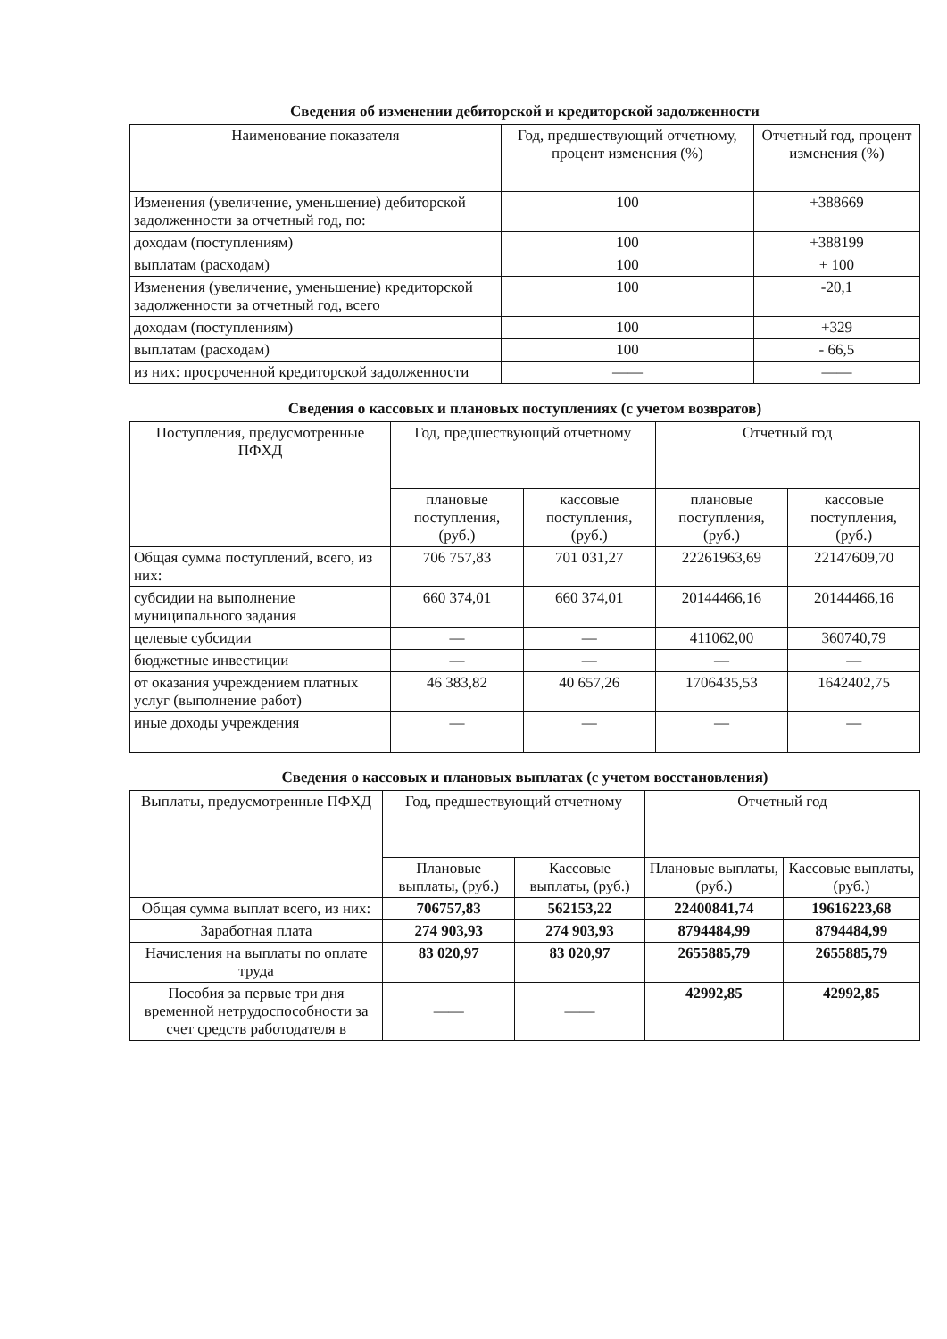Сведения об изменении дебиторской и кредиторской задолженности
| Наименование показателя | Год, предшествующий отчетному, процент изменения (%) | Отчетный год, процент изменения (%) |
| --- | --- | --- |
| Изменения (увеличение, уменьшение) дебиторской задолженности за отчетный год, по: | 100 | +388669 |
| доходам (поступлениям) | 100 | +388199 |
| выплатам (расходам) | 100 | + 100 |
| Изменения (увеличение, уменьшение) кредиторской задолженности за отчетный год, всего | 100 | -20,1 |
| доходам (поступлениям) | 100 | +329 |
| выплатам (расходам) | 100 | - 66,5 |
| из них: просроченной кредиторской задолженности | —— | —— |
Сведения о кассовых и плановых поступлениях (с учетом возвратов)
| Поступления, предусмотренные ПФХД | Год, предшествующий отчетному | | Отчетный год | |
| --- | --- | --- | --- | --- |
| | плановые поступления, (руб.) | кассовые поступления, (руб.) | плановые поступления, (руб.) | кассовые поступления, (руб.) |
| Общая сумма поступлений, всего, из них: | 706 757,83 | 701 031,27 | 22261963,69 | 22147609,70 |
| субсидии на выполнение муниципального задания | 660 374,01 | 660 374,01 | 20144466,16 | 20144466,16 |
| целевые субсидии | — | — | 411062,00 | 360740,79 |
| бюджетные инвестиции | — | — | — | — |
| от оказания учреждением платных услуг (выполнение работ) | 46 383,82 | 40 657,26 | 1706435,53 | 1642402,75 |
| иные доходы учреждения | — | — | — | — |
Сведения о кассовых и плановых выплатах (с учетом восстановления)
| Выплаты, предусмотренные ПФХД | Год, предшествующий отчетному | | Отчетный год | |
| --- | --- | --- | --- | --- |
| | Плановые выплаты, (руб.) | Кассовые выплаты, (руб.) | Плановые выплаты, (руб.) | Кассовые выплаты, (руб.) |
| Общая сумма выплат всего, из них: | 706757,83 | 562153,22 | 22400841,74 | 19616223,68 |
| Заработная плата | 274 903,93 | 274 903,93 | 8794484,99 | 8794484,99 |
| Начисления на выплаты по оплате труда | 83 020,97 | 83 020,97 | 2655885,79 | 2655885,79 |
| Пособия за первые три дня временной нетрудоспособности за счет средств работодателя в | —— | —— | 42992,85 | 42992,85 |